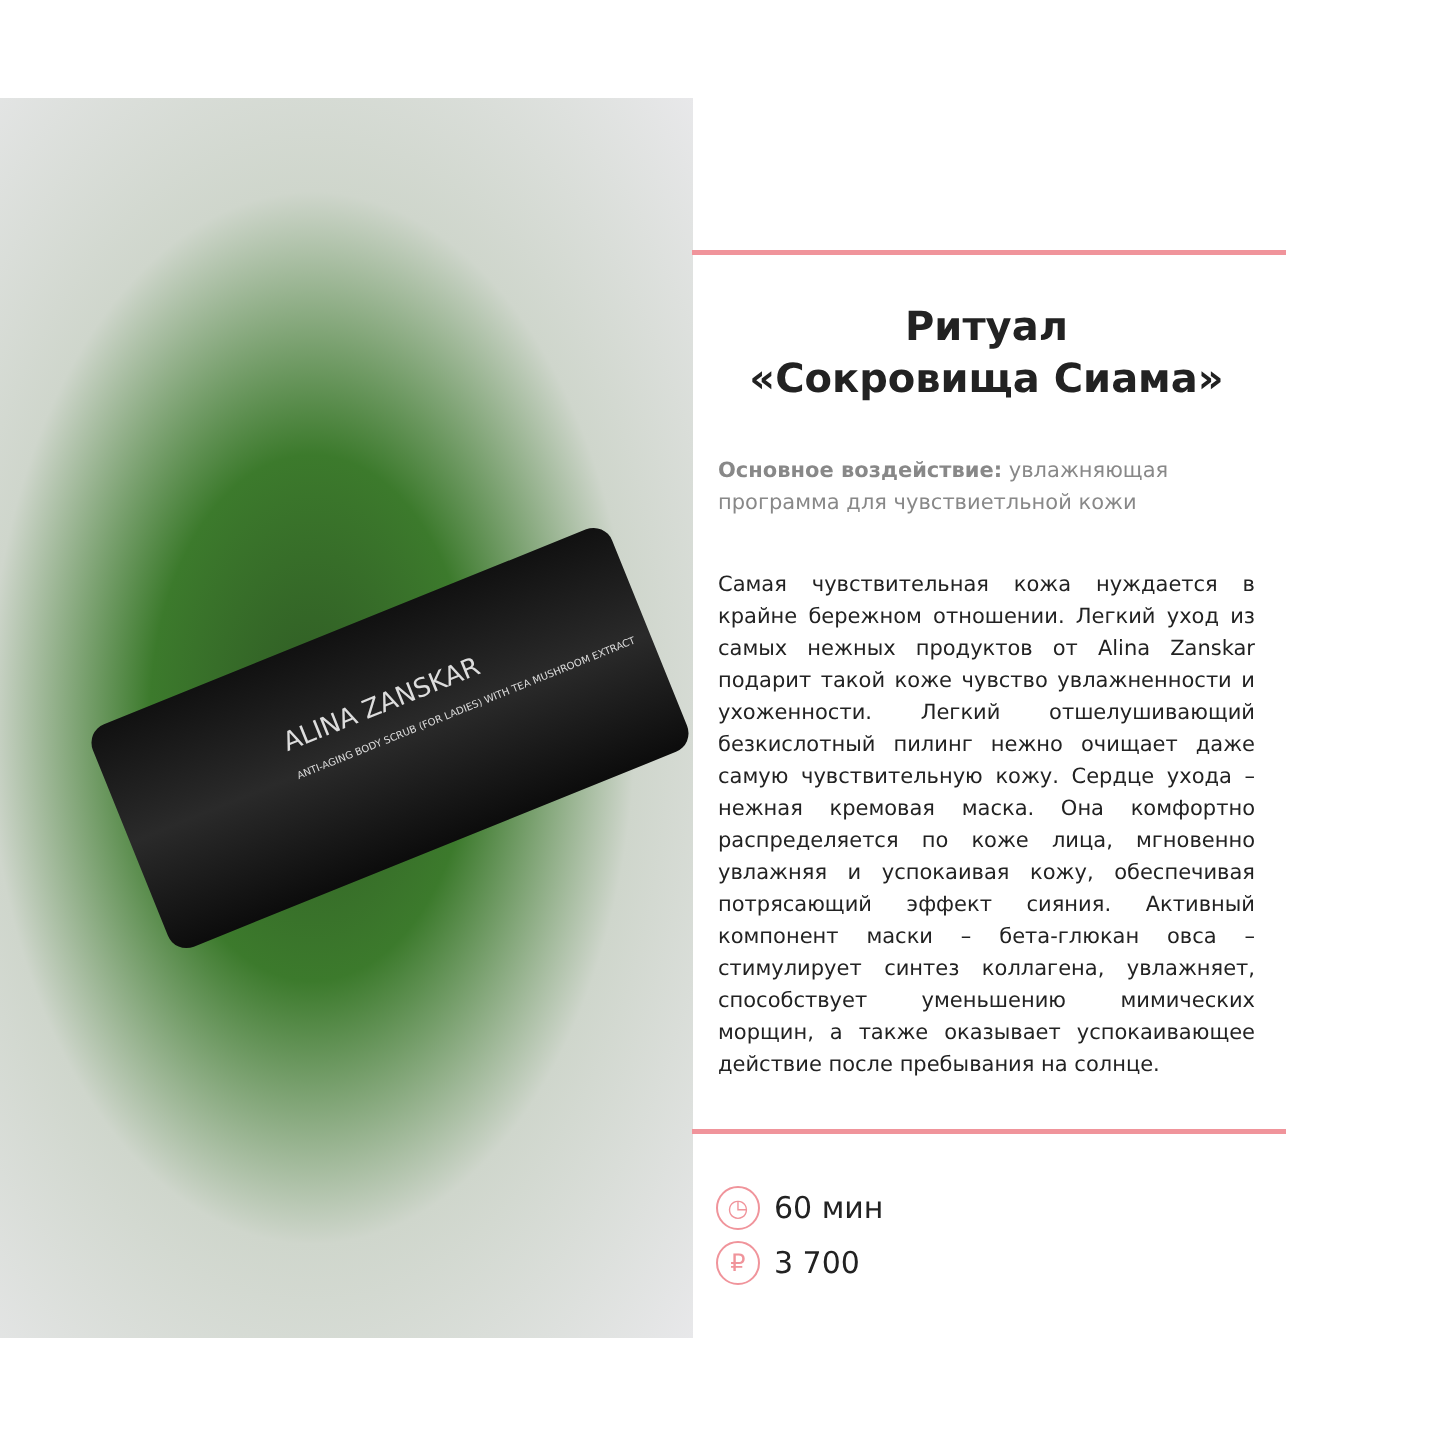ALINA ZANSKAR
ANTI-AGING BODY SCRUB (FOR LADIES) WITH TEA MUSHROOM EXTRACT
Ритуал
«Сокровища Сиама»
Основное воздействие: увлажняющая программа для чувствиетльной кожи
Самая чувствительная кожа нуждается в крайне бережном отношении. Легкий уход из самых нежных продуктов от Alina Zanskar подарит такой коже чувство увлажненности и ухоженности. Легкий отшелушивающий безкислотный пилинг нежно очищает даже самую чувствительную кожу. Сердце ухода – нежная кремовая маска. Она комфортно распределяется по коже лица, мгновенно увлажняя и успокаивая кожу, обеспечивая потрясающий эффект сияния. Активный компонент маски – бета-глюкан овса – стимулирует синтез коллагена, увлажняет, способствует уменьшению мимических морщин, а также оказывает успокаивающее действие после пребывания на солнце.
◷ 60 мин
₽ 3 700